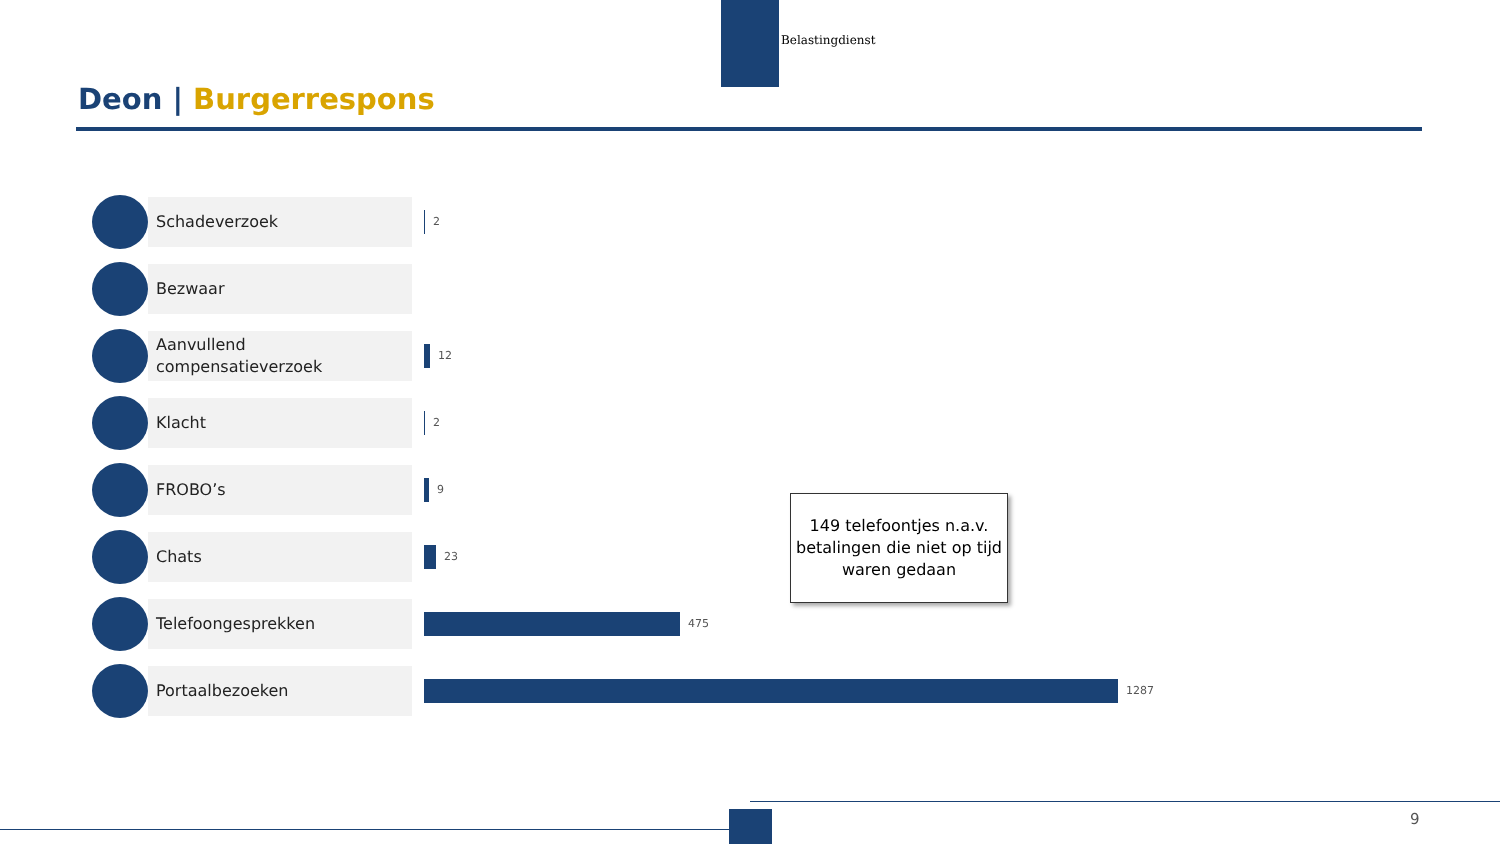Belastingdienst
Deon | Burgerrespons
Schadeverzoek
2
Bezwaar
Aanvullend
compensatieverzoek
12
Klacht
2
FROBO’s
9
Chats
23
Telefoongesprekken
475
Portaalbezoeken
1287
149 telefoontjes n.a.v. betalingen die niet op tijd waren gedaan
9